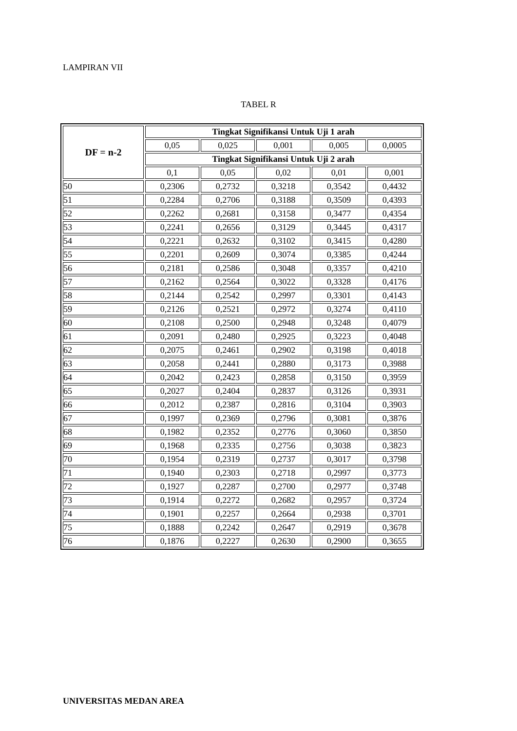LAMPIRAN VII
TABEL R
| DF = n-2 | Tingkat Signifikansi Untuk Uji 1 arah | | | | |
| --- | --- | --- | --- | --- | --- |
| | 0,05 | 0,025 | 0,001 | 0,005 | 0,0005 |
| | Tingkat Signifikansi Untuk Uji 2 arah | | | | |
| | 0,1 | 0,05 | 0,02 | 0,01 | 0,001 |
| 50 | 0,2306 | 0,2732 | 0,3218 | 0,3542 | 0,4432 |
| 51 | 0,2284 | 0,2706 | 0,3188 | 0,3509 | 0,4393 |
| 52 | 0,2262 | 0,2681 | 0,3158 | 0,3477 | 0,4354 |
| 53 | 0,2241 | 0,2656 | 0,3129 | 0,3445 | 0,4317 |
| 54 | 0,2221 | 0,2632 | 0,3102 | 0,3415 | 0,4280 |
| 55 | 0,2201 | 0,2609 | 0,3074 | 0,3385 | 0,4244 |
| 56 | 0,2181 | 0,2586 | 0,3048 | 0,3357 | 0,4210 |
| 57 | 0,2162 | 0,2564 | 0,3022 | 0,3328 | 0,4176 |
| 58 | 0,2144 | 0,2542 | 0,2997 | 0,3301 | 0,4143 |
| 59 | 0,2126 | 0,2521 | 0,2972 | 0,3274 | 0,4110 |
| 60 | 0,2108 | 0,2500 | 0,2948 | 0,3248 | 0,4079 |
| 61 | 0,2091 | 0,2480 | 0,2925 | 0,3223 | 0,4048 |
| 62 | 0,2075 | 0,2461 | 0,2902 | 0,3198 | 0,4018 |
| 63 | 0,2058 | 0,2441 | 0,2880 | 0,3173 | 0,3988 |
| 64 | 0,2042 | 0,2423 | 0,2858 | 0,3150 | 0,3959 |
| 65 | 0,2027 | 0,2404 | 0,2837 | 0,3126 | 0,3931 |
| 66 | 0,2012 | 0,2387 | 0,2816 | 0,3104 | 0,3903 |
| 67 | 0,1997 | 0,2369 | 0,2796 | 0,3081 | 0,3876 |
| 68 | 0,1982 | 0,2352 | 0,2776 | 0,3060 | 0,3850 |
| 69 | 0,1968 | 0,2335 | 0,2756 | 0,3038 | 0,3823 |
| 70 | 0,1954 | 0,2319 | 0,2737 | 0,3017 | 0,3798 |
| 71 | 0,1940 | 0,2303 | 0,2718 | 0,2997 | 0,3773 |
| 72 | 0,1927 | 0,2287 | 0,2700 | 0,2977 | 0,3748 |
| 73 | 0,1914 | 0,2272 | 0,2682 | 0,2957 | 0,3724 |
| 74 | 0,1901 | 0,2257 | 0,2664 | 0,2938 | 0,3701 |
| 75 | 0,1888 | 0,2242 | 0,2647 | 0,2919 | 0,3678 |
| 76 | 0,1876 | 0,2227 | 0,2630 | 0,2900 | 0,3655 |
UNIVERSITAS MEDAN AREA